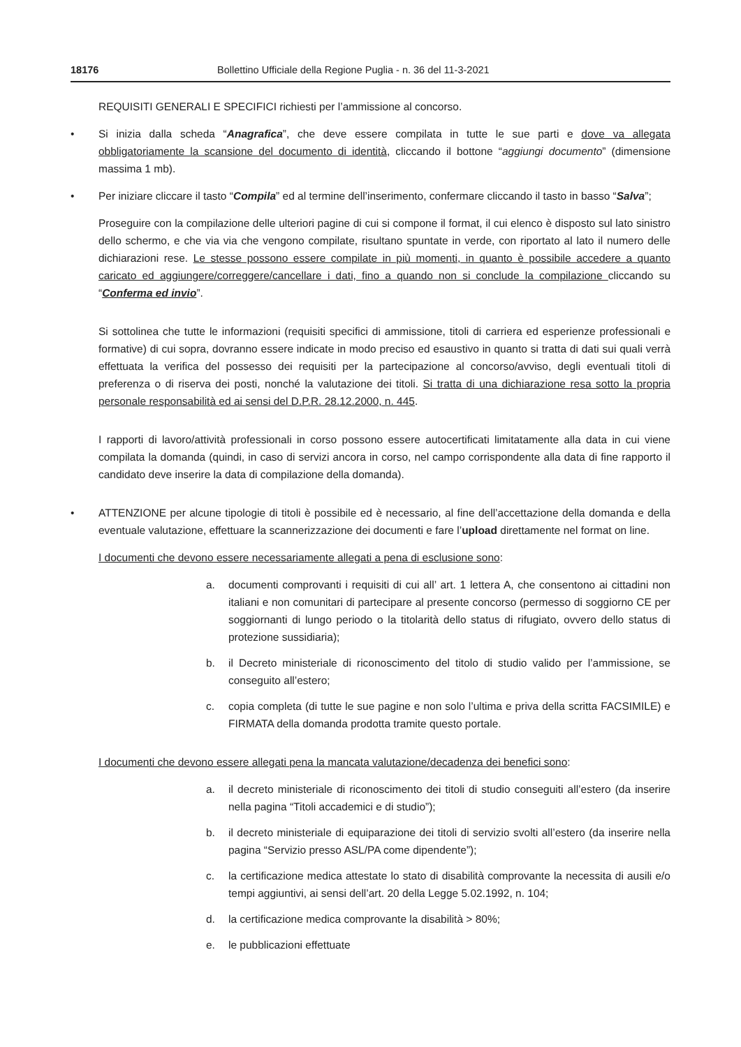18176 Bollettino Ufficiale della Regione Puglia - n. 36 del 11-3-2021
REQUISITI GENERALI E SPECIFICI richiesti per l’ammissione al concorso.
• Si inizia dalla scheda “Anagrafica”, che deve essere compilata in tutte le sue parti e dove va allegata obbligatoriamente la scansione del documento di identità, cliccando il bottone “aggiungi documento” (dimensione massima 1 mb).
• Per iniziare cliccare il tasto “Compila” ed al termine dell’inserimento, confermare cliccando il tasto in basso “Salva”;
Proseguire con la compilazione delle ulteriori pagine di cui si compone il format, il cui elenco è disposto sul lato sinistro dello schermo, e che via via che vengono compilate, risultano spuntate in verde, con riportato al lato il numero delle dichiarazioni rese. Le stesse possono essere compilate in più momenti, in quanto è possibile accedere a quanto caricato ed aggiungere/correggere/cancellare i dati, fino a quando non si conclude la compilazione cliccando su “Conferma ed invio”.
Si sottolinea che tutte le informazioni (requisiti specifici di ammissione, titoli di carriera ed esperienze professionali e formative) di cui sopra, dovranno essere indicate in modo preciso ed esaustivo in quanto si tratta di dati sui quali verrà effettuata la verifica del possesso dei requisiti per la partecipazione al concorso/avviso, degli eventuali titoli di preferenza o di riserva dei posti, nonché la valutazione dei titoli. Si tratta di una dichiarazione resa sotto la propria personale responsabilità ed ai sensi del D.P.R. 28.12.2000, n. 445.
I rapporti di lavoro/attività professionali in corso possono essere autocertificati limitatamente alla data in cui viene compilata la domanda (quindi, in caso di servizi ancora in corso, nel campo corrispondente alla data di fine rapporto il candidato deve inserire la data di compilazione della domanda).
• ATTENZIONE per alcune tipologie di titoli è possibile ed è necessario, al fine dell’accettazione della domanda e della eventuale valutazione, effettuare la scannerizzazione dei documenti e fare l’upload direttamente nel format on line.
I documenti che devono essere necessariamente allegati a pena di esclusione sono:
a. documenti comprovanti i requisiti di cui all’ art. 1 lettera A, che consentono ai cittadini non italiani e non comunitari di partecipare al presente concorso (permesso di soggiorno CE per soggiornanti di lungo periodo o la titolarità dello status di rifugiato, ovvero dello status di protezione sussidiaria);
b. il Decreto ministeriale di riconoscimento del titolo di studio valido per l’ammissione, se conseguito all’estero;
c. copia completa (di tutte le sue pagine e non solo l’ultima e priva della scritta FACSIMILE) e FIRMATA della domanda prodotta tramite questo portale.
I documenti che devono essere allegati pena la mancata valutazione/decadenza dei benefici sono:
a. il decreto ministeriale di riconoscimento dei titoli di studio conseguiti all’estero (da inserire nella pagina “Titoli accademici e di studio”);
b. il decreto ministeriale di equiparazione dei titoli di servizio svolti all’estero (da inserire nella pagina “Servizio presso ASL/PA come dipendente”);
c. la certificazione medica attestate lo stato di disabilità comprovante la necessita di ausili e/o tempi aggiuntivi, ai sensi dell’art. 20 della Legge 5.02.1992, n. 104;
d. la certificazione medica comprovante la disabilità > 80%;
e. le pubblicazioni effettuate